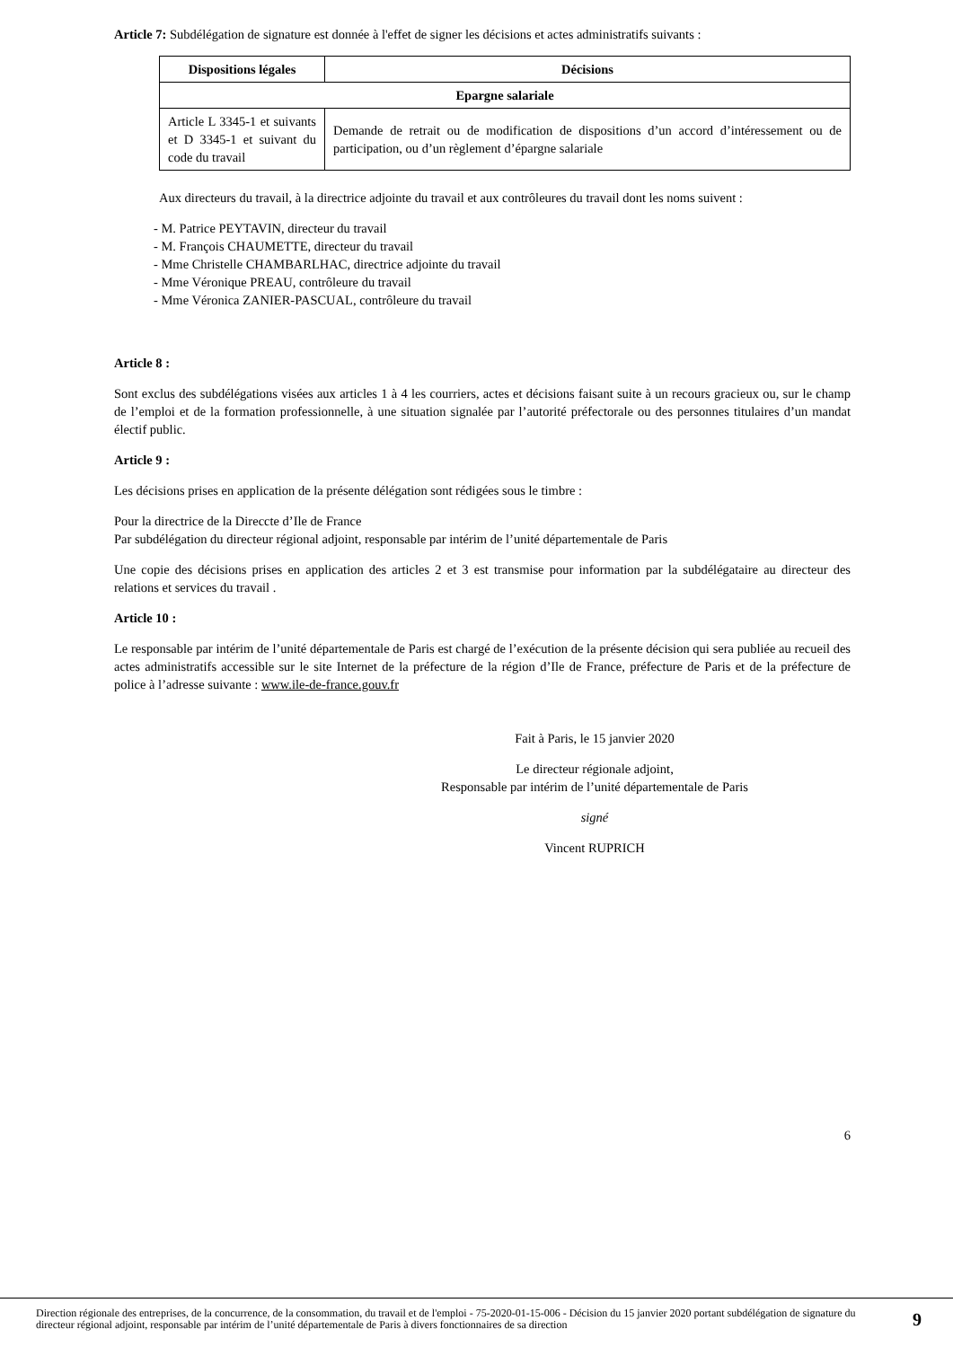Article 7: Subdélégation de signature est donnée à l'effet de signer les décisions et actes administratifs suivants :
| Dispositions légales | Décisions |
| --- | --- |
| Epargne salariale | |
| Article L 3345-1 et suivants et D 3345-1 et suivant du code du travail | Demande de retrait ou de modification de dispositions d’un accord d’intéressement ou de participation, ou d’un règlement d’épargne salariale |
Aux directeurs du travail, à la directrice adjointe du travail et aux contrôleures du travail dont les noms suivent :
- M. Patrice PEYTAVIN, directeur du travail
- M. François CHAUMETTE, directeur du travail
- Mme Christelle CHAMBARLHAC, directrice adjointe du travail
- Mme Véronique PREAU, contrôleure du travail
- Mme Véronica ZANIER-PASCUAL, contrôleure du travail
Article 8 :
Sont exclus des subdélégations visées aux articles 1 à 4 les courriers, actes et décisions faisant suite à un recours gracieux ou, sur le champ de l’emploi et de la formation professionnelle, à une situation signalée par l’autorité préfectorale ou des personnes titulaires d’un mandat électif public.
Article 9 :
Les décisions prises en application de la présente délégation sont rédigées sous le timbre :
Pour la directrice de la Direccte d’Ile de France
Par subdélégation du directeur régional adjoint, responsable par intérim de l’unité départementale de Paris
Une copie des décisions prises en application des articles 2 et 3 est transmise pour information par la subdélégataire au directeur des relations et services du travail .
Article 10 :
Le responsable par intérim de l’unité départementale de Paris est chargé de l’exécution de la présente décision qui sera publiée au recueil des actes administratifs accessible sur le site Internet de la préfecture de la région d’Ile de France, préfecture de Paris et de la préfecture de police à l’adresse suivante : www.ile-de-france.gouv.fr
Fait à Paris, le 15 janvier 2020
Le directeur régionale adjoint,
Responsable par intérim de l’unité départementale de Paris
signé
Vincent RUPRICH
6
Direction régionale des entreprises, de la concurrence, de la consommation, du travail et de l'emploi - 75-2020-01-15-006 - Décision du 15 janvier 2020 portant subdélégation de signature du directeur régional adjoint, responsable par intérim de l’unité départementale de Paris à divers fonctionnaires de sa direction
9